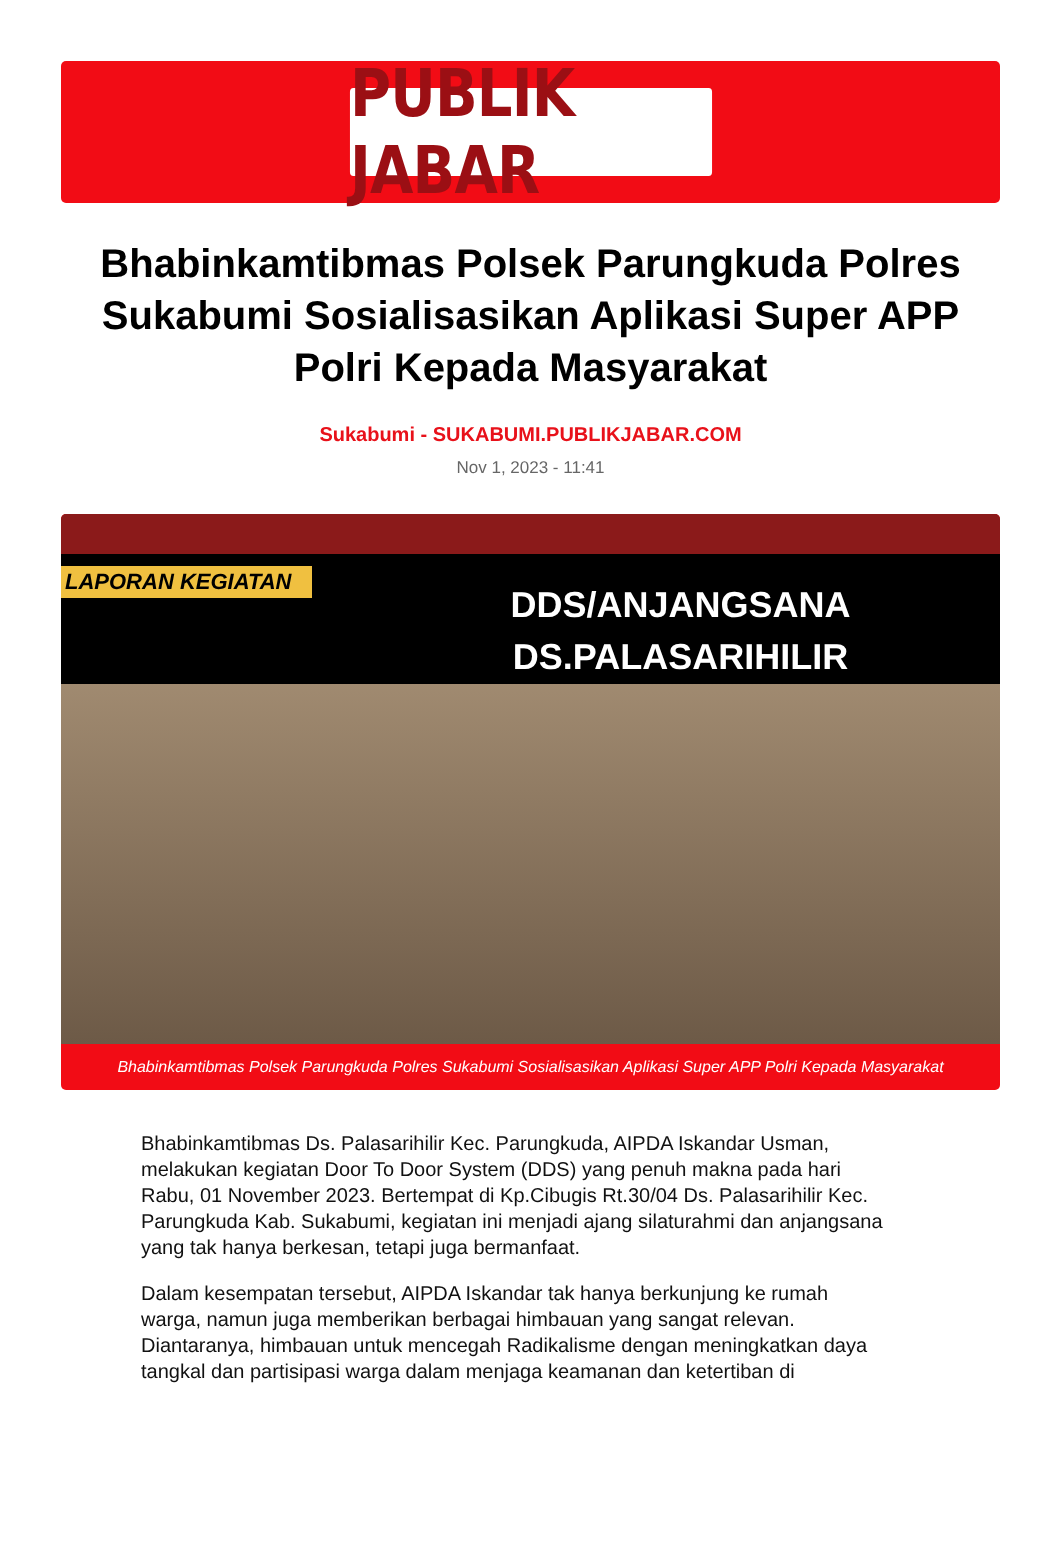PUBLIK JABAR
Bhabinkamtibmas Polsek Parungkuda Polres Sukabumi Sosialisasikan Aplikasi Super APP Polri Kepada Masyarakat
Sukabumi - SUKABUMI.PUBLIKJABAR.COM
Nov 1, 2023 - 11:41
LAPORAN KEGIATAN
DDS/ANJANGSANA
DS.PALASARIHILIR
Bhabinkamtibmas Polsek Parungkuda Polres Sukabumi Sosialisasikan Aplikasi Super APP Polri Kepada Masyarakat
Bhabinkamtibmas Ds. Palasarihilir Kec. Parungkuda, AIPDA Iskandar Usman, melakukan kegiatan Door To Door System (DDS) yang penuh makna pada hari Rabu, 01 November 2023. Bertempat di Kp.Cibugis Rt.30/04 Ds. Palasarihilir Kec. Parungkuda Kab. Sukabumi, kegiatan ini menjadi ajang silaturahmi dan anjangsana yang tak hanya berkesan, tetapi juga bermanfaat.
Dalam kesempatan tersebut, AIPDA Iskandar tak hanya berkunjung ke rumah warga, namun juga memberikan berbagai himbauan yang sangat relevan. Diantaranya, himbauan untuk mencegah Radikalisme dengan meningkatkan daya tangkal dan partisipasi warga dalam menjaga keamanan dan ketertiban di